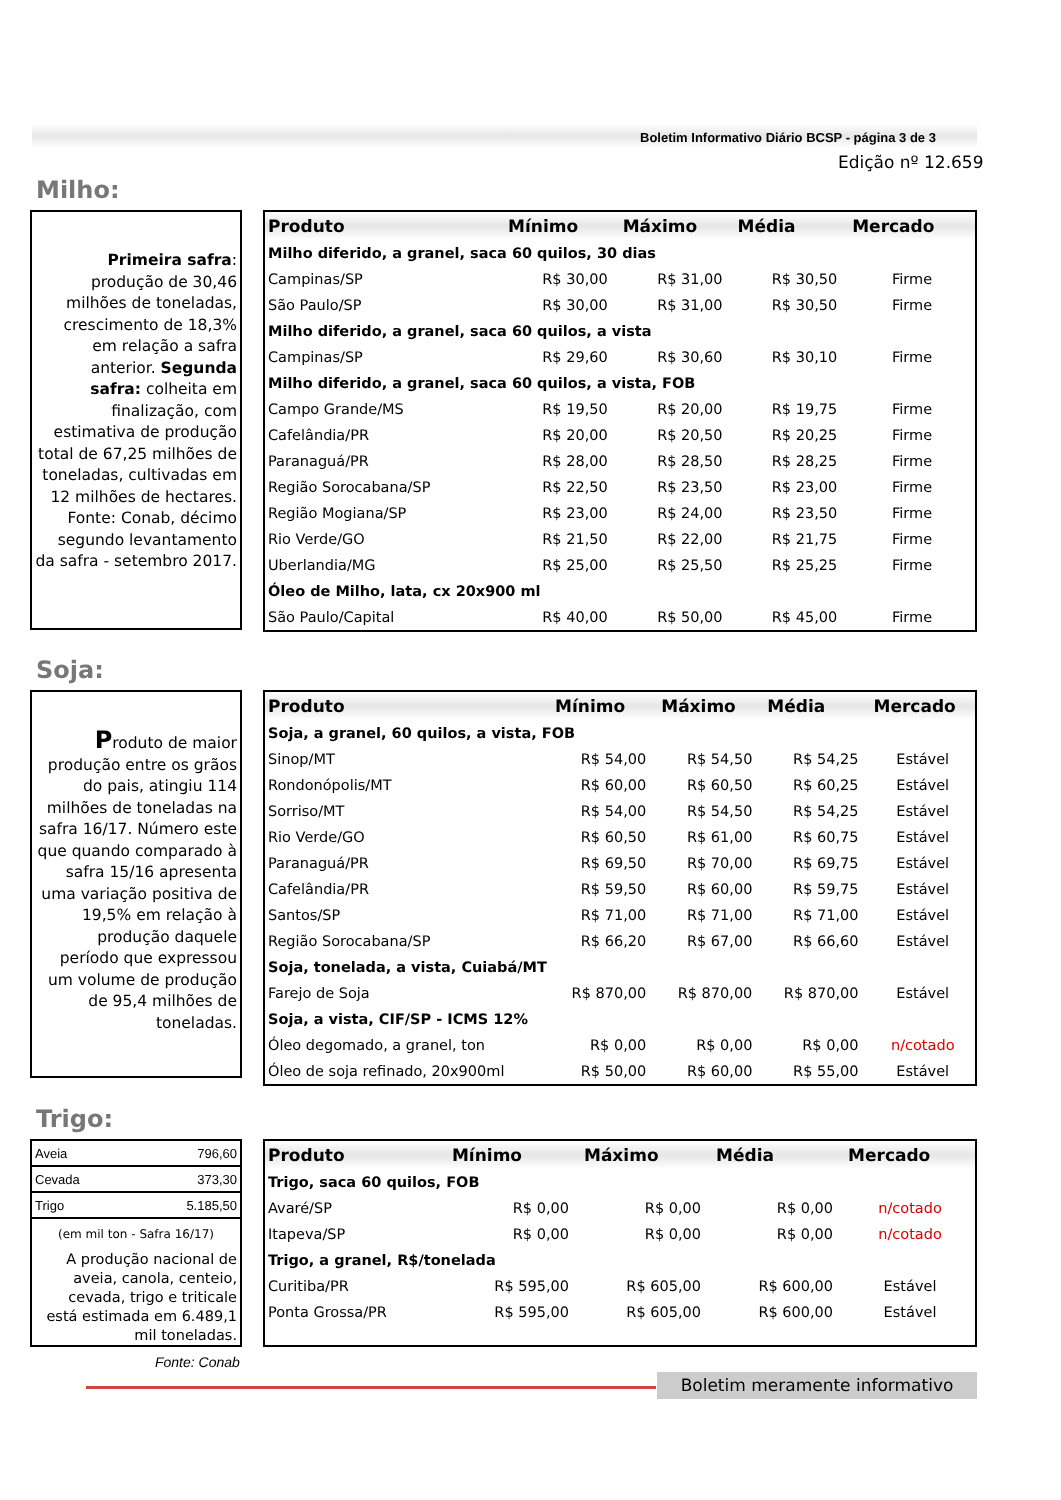Boletim Informativo Diário BCSP - página 3 de 3
Edição nº 12.659
Milho:
Primeira safra: produção de 30,46 milhões de toneladas, crescimento de 18,3% em relação a safra anterior. Segunda safra: colheita em finalização, com estimativa de produção total de 67,25 milhões de toneladas, cultivadas em 12 milhões de hectares. Fonte: Conab, décimo segundo levantamento da safra - setembro 2017.
| Produto | Mínimo | Máximo | Média | Mercado |
| --- | --- | --- | --- | --- |
| Milho diferido, a granel, saca 60 quilos, 30 dias | | | | |
| Campinas/SP | R$ 30,00 | R$ 31,00 | R$ 30,50 | Firme |
| São Paulo/SP | R$ 30,00 | R$ 31,00 | R$ 30,50 | Firme |
| Milho diferido, a granel, saca 60 quilos, a vista | | | | |
| Campinas/SP | R$ 29,60 | R$ 30,60 | R$ 30,10 | Firme |
| Milho diferido, a granel, saca 60 quilos, a vista, FOB | | | | |
| Campo Grande/MS | R$ 19,50 | R$ 20,00 | R$ 19,75 | Firme |
| Cafelândia/PR | R$ 20,00 | R$ 20,50 | R$ 20,25 | Firme |
| Paranaguá/PR | R$ 28,00 | R$ 28,50 | R$ 28,25 | Firme |
| Região Sorocabana/SP | R$ 22,50 | R$ 23,50 | R$ 23,00 | Firme |
| Região Mogiana/SP | R$ 23,00 | R$ 24,00 | R$ 23,50 | Firme |
| Rio Verde/GO | R$ 21,50 | R$ 22,00 | R$ 21,75 | Firme |
| Uberlandia/MG | R$ 25,00 | R$ 25,50 | R$ 25,25 | Firme |
| Óleo de Milho, lata, cx 20x900 ml | | | | |
| São Paulo/Capital | R$ 40,00 | R$ 50,00 | R$ 45,00 | Firme |
Soja:
Produto de maior produção entre os grãos do pais, atingiu 114 milhões de toneladas na safra 16/17. Número este que quando comparado à safra 15/16 apresenta uma variação positiva de 19,5% em relação à produção daquele período que expressou um volume de produção de 95,4 milhões de toneladas.
| Produto | Mínimo | Máximo | Média | Mercado |
| --- | --- | --- | --- | --- |
| Soja, a granel, 60 quilos, a vista, FOB | | | | |
| Sinop/MT | R$ 54,00 | R$ 54,50 | R$ 54,25 | Estável |
| Rondonópolis/MT | R$ 60,00 | R$ 60,50 | R$ 60,25 | Estável |
| Sorriso/MT | R$ 54,00 | R$ 54,50 | R$ 54,25 | Estável |
| Rio Verde/GO | R$ 60,50 | R$ 61,00 | R$ 60,75 | Estável |
| Paranaguá/PR | R$ 69,50 | R$ 70,00 | R$ 69,75 | Estável |
| Cafelândia/PR | R$ 59,50 | R$ 60,00 | R$ 59,75 | Estável |
| Santos/SP | R$ 71,00 | R$ 71,00 | R$ 71,00 | Estável |
| Região Sorocabana/SP | R$ 66,20 | R$ 67,00 | R$ 66,60 | Estável |
| Soja, tonelada, a vista, Cuiabá/MT | | | | |
| Farejo de Soja | R$ 870,00 | R$ 870,00 | R$ 870,00 | Estável |
| Soja, a vista, CIF/SP - ICMS 12% | | | | |
| Óleo degomado, a granel, ton | R$ 0,00 | R$ 0,00 | R$ 0,00 | n/cotado |
| Óleo de soja refinado, 20x900ml | R$ 50,00 | R$ 60,00 | R$ 55,00 | Estável |
Trigo:
| Aveia | 796,60 |
| Cevada | 373,30 |
| Trigo | 5.185,50 |
(em mil ton - Safra 16/17)
A produção nacional de aveia, canola, centeio, cevada, trigo e triticale está estimada em 6.489,1 mil toneladas.
Fonte: Conab
| Produto | Mínimo | Máximo | Média | Mercado |
| --- | --- | --- | --- | --- |
| Trigo, saca 60 quilos, FOB | | | | |
| Avaré/SP | R$ 0,00 | R$ 0,00 | R$ 0,00 | n/cotado |
| Itapeva/SP | R$ 0,00 | R$ 0,00 | R$ 0,00 | n/cotado |
| Trigo, a granel, R$/tonelada | | | | |
| Curitiba/PR | R$ 595,00 | R$ 605,00 | R$ 600,00 | Estável |
| Ponta Grossa/PR | R$ 595,00 | R$ 605,00 | R$ 600,00 | Estável |
Boletim meramente informativo